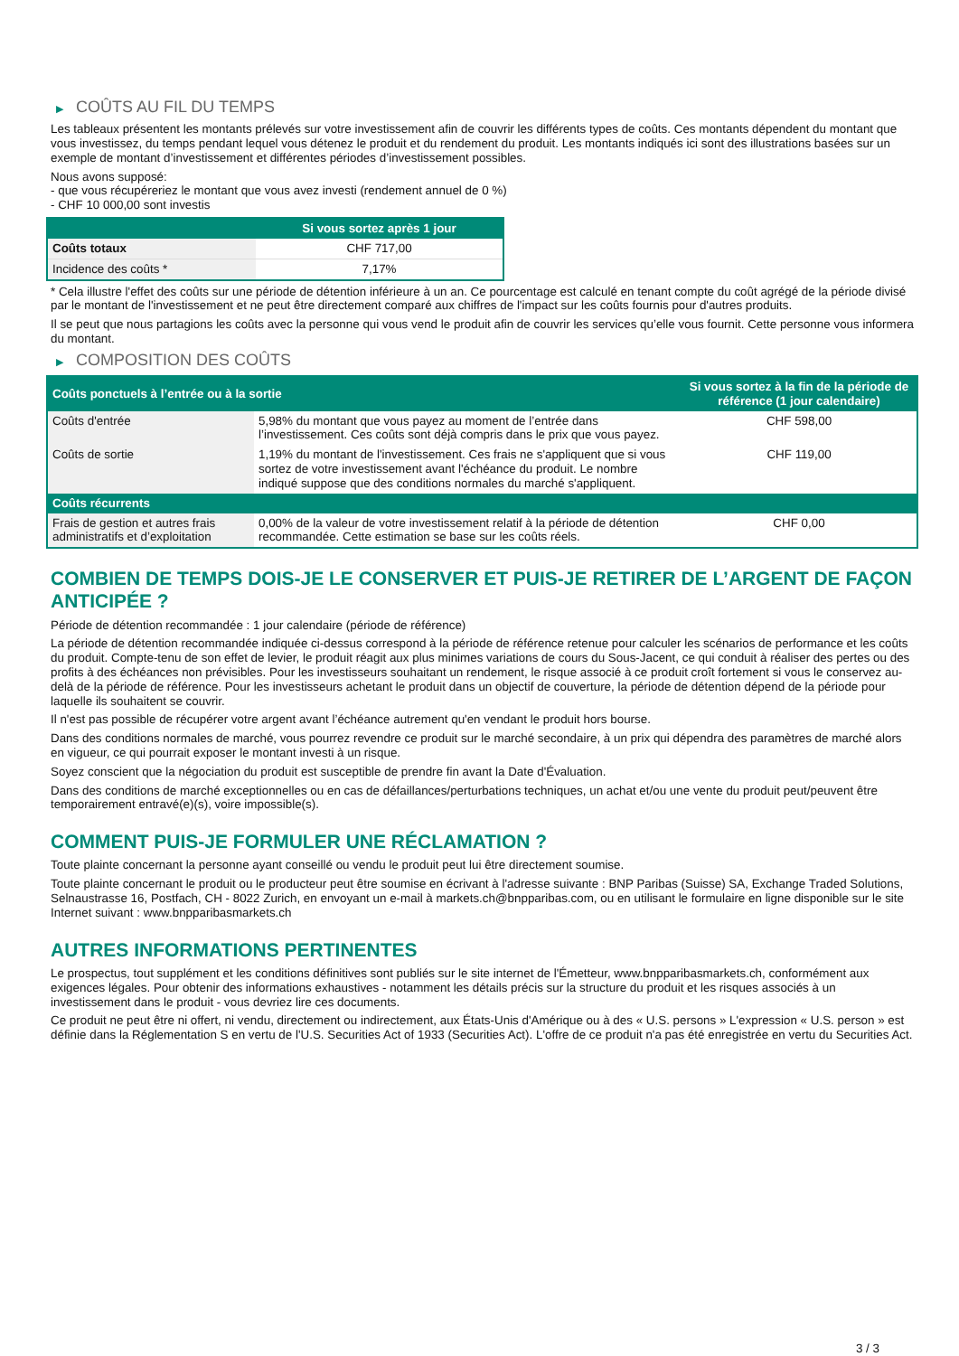▶ COÛTS AU FIL DU TEMPS
Les tableaux présentent les montants prélevés sur votre investissement afin de couvrir les différents types de coûts. Ces montants dépendent du montant que vous investissez, du temps pendant lequel vous détenez le produit et du rendement du produit. Les montants indiqués ici sont des illustrations basées sur un exemple de montant d’investissement et différentes périodes d’investissement possibles.
Nous avons supposé:
- que vous récupéreriez le montant que vous avez investi (rendement annuel de 0 %)
- CHF 10 000,00 sont investis
| | Si vous sortez après 1 jour |
| --- | --- |
| Coûts totaux | CHF 717,00 |
| Incidence des coûts * | 7,17% |
* Cela illustre l'effet des coûts sur une période de détention inférieure à un an. Ce pourcentage est calculé en tenant compte du coût agrégé de la période divisé par le montant de l'investissement et ne peut être directement comparé aux chiffres de l'impact sur les coûts fournis pour d'autres produits.
Il se peut que nous partagions les coûts avec la personne qui vous vend le produit afin de couvrir les services qu’elle vous fournit. Cette personne vous informera du montant.
▶ COMPOSITION DES COÛTS
| Coûts ponctuels à l’entrée ou à la sortie | | Si vous sortez à la fin de la période de référence (1 jour calendaire) |
| --- | --- | --- |
| Coûts d'entrée | 5,98% du montant que vous payez au moment de l’entrée dans l’investissement. Ces coûts sont déjà compris dans le prix que vous payez. | CHF 598,00 |
| Coûts de sortie | 1,19% du montant de l'investissement. Ces frais ne s'appliquent que si vous sortez de votre investissement avant l'échéance du produit. Le nombre indiqué suppose que des conditions normales du marché s'appliquent. | CHF 119,00 |
| Coûts récurrents | | |
| Frais de gestion et autres frais administratifs et d’exploitation | 0,00% de la valeur de votre investissement relatif à la période de détention recommandée. Cette estimation se base sur les coûts réels. | CHF 0,00 |
COMBIEN DE TEMPS DOIS-JE LE CONSERVER ET PUIS-JE RETIRER DE L’ARGENT DE FAÇON ANTICIPÉE ?
Période de détention recommandée : 1 jour calendaire (période de référence)
La période de détention recommandée indiquée ci-dessus correspond à la période de référence retenue pour calculer les scénarios de performance et les coûts du produit. Compte-tenu de son effet de levier, le produit réagit aux plus minimes variations de cours du Sous-Jacent, ce qui conduit à réaliser des pertes ou des profits à des échéances non prévisibles. Pour les investisseurs souhaitant un rendement, le risque associé à ce produit croît fortement si vous le conservez au-delà de la période de référence. Pour les investisseurs achetant le produit dans un objectif de couverture, la période de détention dépend de la période pour laquelle ils souhaitent se couvrir.
Il n'est pas possible de récupérer votre argent avant l’échéance autrement qu'en vendant le produit hors bourse.
Dans des conditions normales de marché, vous pourrez revendre ce produit sur le marché secondaire, à un prix qui dépendra des paramètres de marché alors en vigueur, ce qui pourrait exposer le montant investi à un risque.
Soyez conscient que la négociation du produit est susceptible de prendre fin avant la Date d'Évaluation.
Dans des conditions de marché exceptionnelles ou en cas de défaillances/perturbations techniques, un achat et/ou une vente du produit peut/peuvent être temporairement entravé(e)(s), voire impossible(s).
COMMENT PUIS-JE FORMULER UNE RÉCLAMATION ?
Toute plainte concernant la personne ayant conseillé ou vendu le produit peut lui être directement soumise.
Toute plainte concernant le produit ou le producteur peut être soumise en écrivant à l'adresse suivante : BNP Paribas (Suisse) SA, Exchange Traded Solutions, Selnaustrasse 16, Postfach, CH - 8022 Zurich, en envoyant un e-mail à markets.ch@bnpparibas.com, ou en utilisant le formulaire en ligne disponible sur le site Internet suivant : www.bnpparibasmarkets.ch
AUTRES INFORMATIONS PERTINENTES
Le prospectus, tout supplément et les conditions définitives sont publiés sur le site internet de l'Émetteur, www.bnpparibasmarkets.ch, conformément aux exigences légales. Pour obtenir des informations exhaustives - notamment les détails précis sur la structure du produit et les risques associés à un investissement dans le produit - vous devriez lire ces documents.
Ce produit ne peut être ni offert, ni vendu, directement ou indirectement, aux États-Unis d'Amérique ou à des « U.S. persons » L'expression « U.S. person » est définie dans la Réglementation S en vertu de l'U.S. Securities Act of 1933 (Securities Act). L'offre de ce produit n'a pas été enregistrée en vertu du Securities Act.
3 / 3